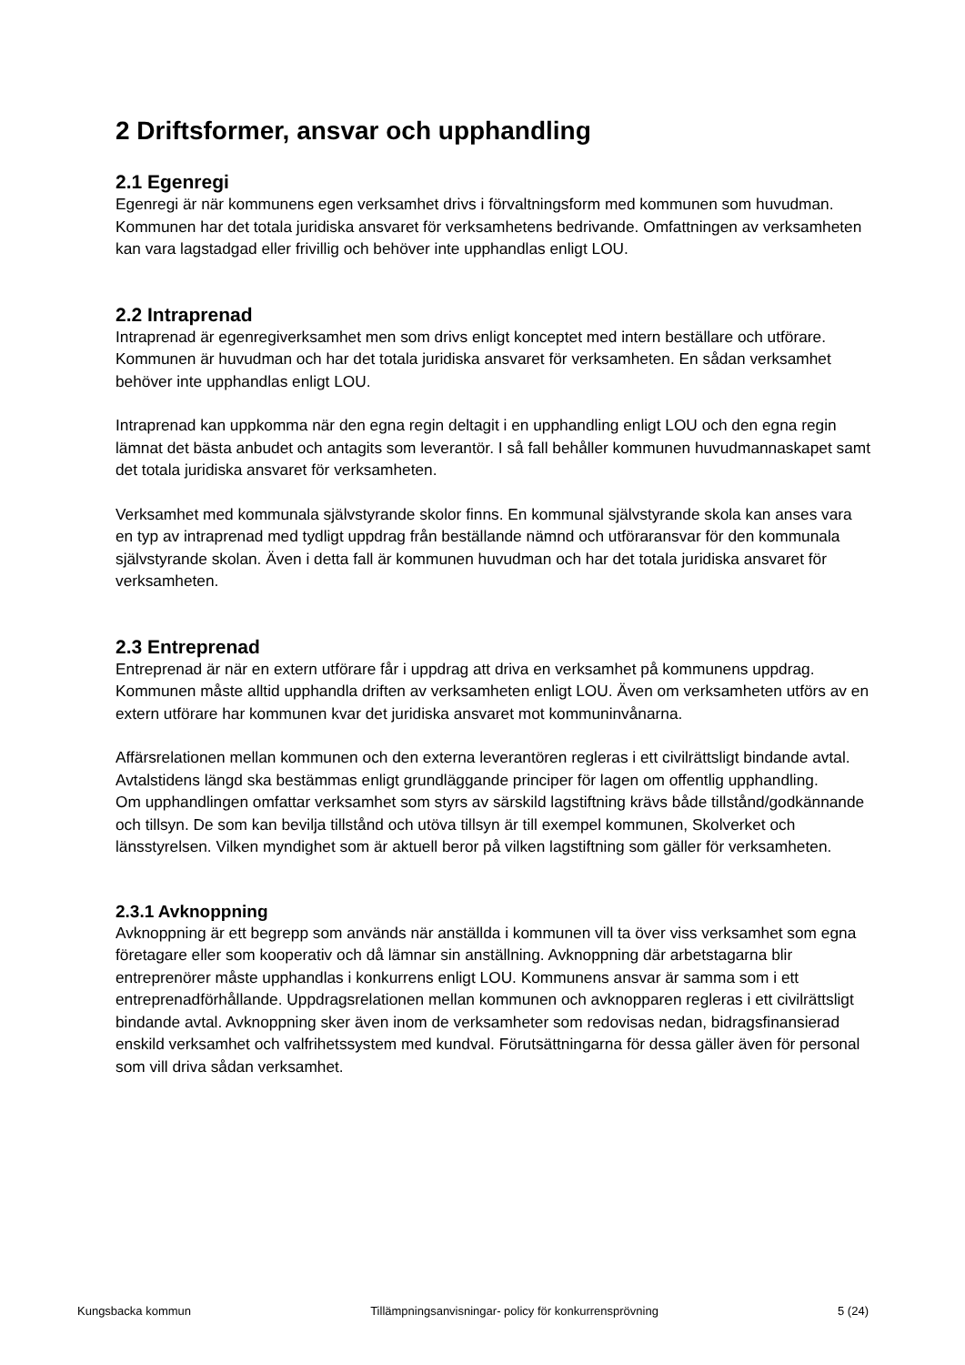2 Driftsformer, ansvar och upphandling
2.1 Egenregi
Egenregi är när kommunens egen verksamhet drivs i förvaltningsform med kommunen som huvudman. Kommunen har det totala juridiska ansvaret för verksamhetens bedrivande. Omfattningen av verksamheten kan vara lagstadgad eller frivillig och behöver inte upphandlas enligt LOU.
2.2 Intraprenad
Intraprenad är egenregiverksamhet men som drivs enligt konceptet med intern beställare och utförare. Kommunen är huvudman och har det totala juridiska ansvaret för verksamheten. En sådan verksamhet behöver inte upphandlas enligt LOU.
Intraprenad kan uppkomma när den egna regin deltagit i en upphandling enligt LOU och den egna regin lämnat det bästa anbudet och antagits som leverantör. I så fall behåller kommunen huvudmannaskapet samt det totala juridiska ansvaret för verksamheten.
Verksamhet med kommunala självstyrande skolor finns. En kommunal självstyrande skola kan anses vara en typ av intraprenad med tydligt uppdrag från beställande nämnd och utföraransvar för den kommunala självstyrande skolan. Även i detta fall är kommunen huvudman och har det totala juridiska ansvaret för verksamheten.
2.3 Entreprenad
Entreprenad är när en extern utförare får i uppdrag att driva en verksamhet på kommunens uppdrag. Kommunen måste alltid upphandla driften av verksamheten enligt LOU. Även om verksamheten utförs av en extern utförare har kommunen kvar det juridiska ansvaret mot kommuninvånarna.
Affärsrelationen mellan kommunen och den externa leverantören regleras i ett civilrättsligt bindande avtal. Avtalstidens längd ska bestämmas enligt grundläggande principer för lagen om offentlig upphandling.
Om upphandlingen omfattar verksamhet som styrs av särskild lagstiftning krävs både tillstånd/godkännande och tillsyn. De som kan bevilja tillstånd och utöva tillsyn är till exempel kommunen, Skolverket och länsstyrelsen. Vilken myndighet som är aktuell beror på vilken lagstiftning som gäller för verksamheten.
2.3.1 Avknoppning
Avknoppning är ett begrepp som används när anställda i kommunen vill ta över viss verksamhet som egna företagare eller som kooperativ och då lämnar sin anställning. Avknoppning där arbetstagarna blir entreprenörer måste upphandlas i konkurrens enligt LOU. Kommunens ansvar är samma som i ett entreprenadförhållande. Uppdragsrelationen mellan kommunen och avknopparen regleras i ett civilrättsligt bindande avtal. Avknoppning sker även inom de verksamheter som redovisas nedan, bidragsfinansierad enskild verksamhet och valfrihetssystem med kundval. Förutsättningarna för dessa gäller även för personal som vill driva sådan verksamhet.
Kungsbacka kommun Tillämpningsanvisningar- policy för konkurrensprövning 5 (24)